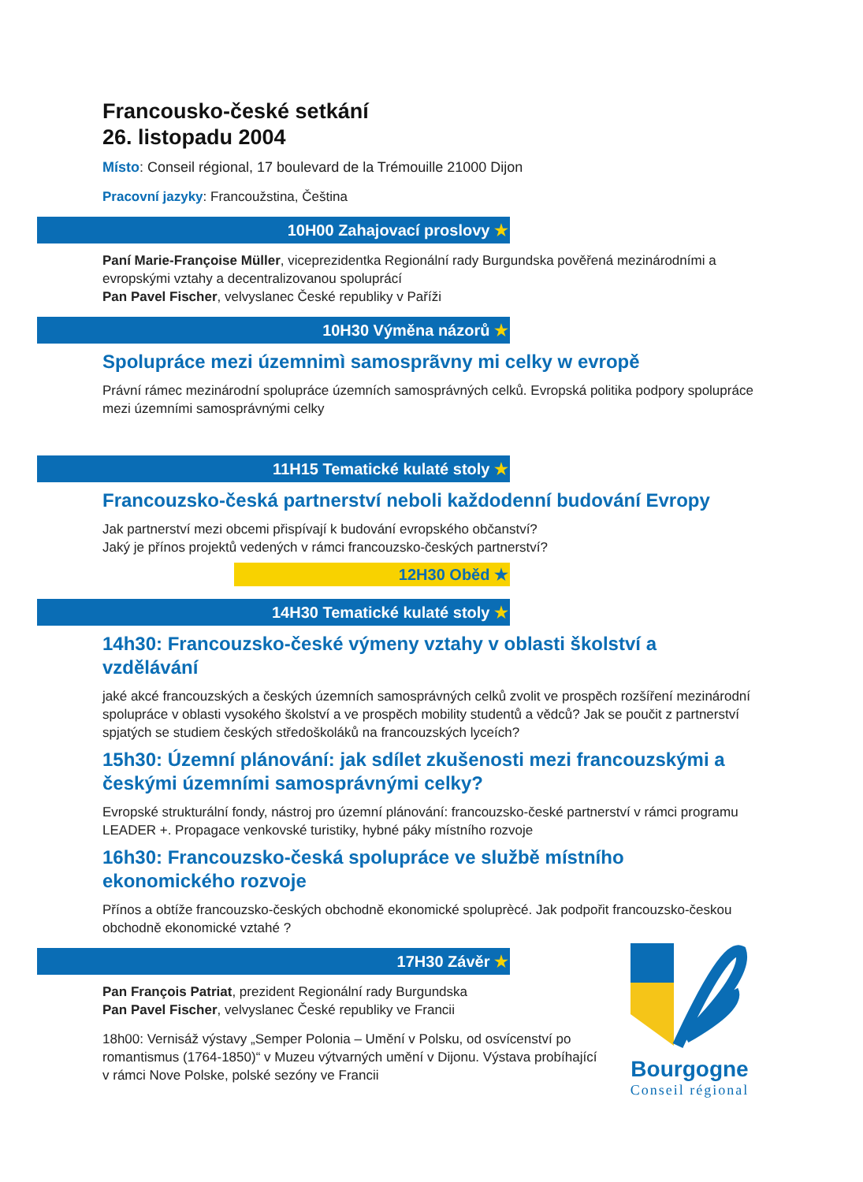Francousko-české setkání
26. listopadu 2004
Místo: Conseil régional, 17 boulevard de la Trémouille 21000 Dijon
Pracovní jazyky: Francoužstina, Čeština
10H00 Zahajovací proslovy ★
Paní Marie-Françoise Müller, viceprezidentka Regionální rady Burgundska pověřená mezinárodními a evropskými vztahy a decentralizovanou spoluprácí
Pan Pavel Fischer, velvyslanec České republiky v Paříži
10H30 Výměna názorů ★
Spolupráce mezi územnimì samosprãvny mi celky w evropě
Právní rámec mezinárodní spolupráce územních samosprávných celků. Evropská politika podpory spolupráce mezi územními samosprávnými celky
11H15 Tematické kulaté stoly ★
Francouzsko-česká partnerství neboli každodenní budování Evropy
Jak partnerství mezi obcemi přispívají k budování evropského občanství?
Jaký je přínos projektů vedených v rámci francouzsko-českých partnerství?
12H30 Oběd ★
14H30 Tematické kulaté stoly ★
14h30: Francouzsko-české výmeny vztahy v oblasti školství a vzdělávání
jaké akcé francouzských a českých územních samosprávných celků zvolit ve prospěch rozšíření mezinárodní spolupráce v oblasti vysokého školství a ve prospěch mobility studentů a vědců? Jak se poučit z partnerství spjatých se studiem českých středoškoláků na francouzských lyceích?
15h30: Územní plánování: jak sdílet zkušenosti mezi francouzskými a českými územními samosprávnými celky?
Evropské strukturální fondy, nástroj pro územní plánování: francouzsko-české partnerství v rámci programu LEADER +. Propagace venkovské turistiky, hybné páky místního rozvoje
16h30: Francouzsko-česká spolupráce ve službě místního ekonomického rozvoje
Přínos a obtíže francouzsko-českých obchodně ekonomické spoluprècé. Jak podpořit francouzsko-českou obchodně ekonomické vztahé ?
17H30 Závěr ★
Pan François Patriat, prezident Regionální rady Burgundska
Pan Pavel Fischer, velvyslanec České republiky ve Francii
18h00: Vernisáž výstavy „Semper Polonia – Umění v Polsku, od osvícenství po romantismus (1764-1850)“ v Muzeu výtvarných umění v Dijonu. Výstava probíhající v rámci Nove Polske, polské sezóny ve Francii
Bourgogne
Conseil régional